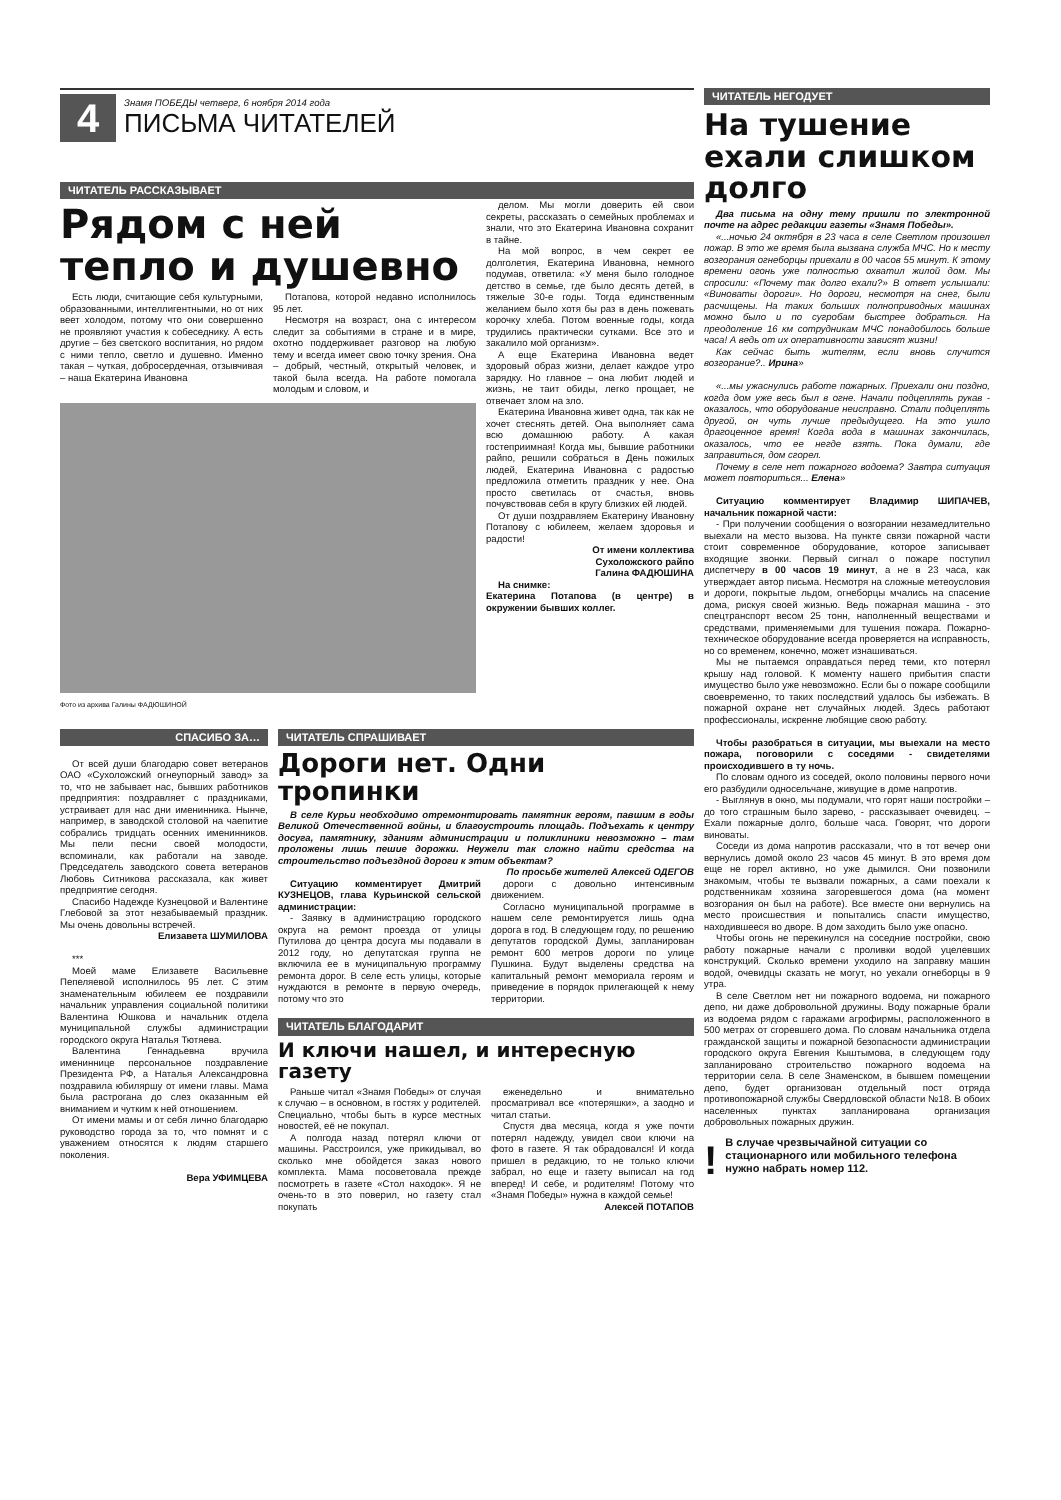4
Знамя ПОБЕДЫ четверг, 6 ноября 2014 года
ПИСЬМА ЧИТАТЕЛЕЙ
ЧИТАТЕЛЬ РАССКАЗЫВАЕТ
Рядом с ней тепло и душевно
Есть люди, считающие себя культурными, образованными, интеллигентными, но от них веет холодом, потому что они совершенно не проявляют участия к собеседнику. А есть другие – без светского воспитания, но рядом с ними тепло, светло и душевно. Именно такая – чуткая, добросердечная, отзывчивая – наша Екатерина Ивановна
Потапова, которой недавно исполнилось 95 лет.
Несмотря на возраст, она с интересом следит за событиями в стране и в мире, охотно поддерживает разговор на любую тему и всегда имеет свою точку зрения. Она – добрый, честный, открытый человек, и такой была всегда. На работе помогала молодым и словом, и
Фото из архива Галины ФАДЮШИНОЙ
делом. Мы могли доверить ей свои секреты, рассказать о семейных проблемах и знали, что это Екатерина Ивановна сохранит в тайне.
На мой вопрос, в чем секрет ее долголетия, Екатерина Ивановна, немного подумав, ответила: «У меня было голодное детство в семье, где было десять детей, в тяжелые 30-е годы. Тогда единственным желанием было хотя бы раз в день пожевать корочку хлеба. Потом военные годы, когда трудились практически сутками. Все это и закалило мой организм».
А еще Екатерина Ивановна ведет здоровый образ жизни, делает каждое утро зарядку. Но главное – она любит людей и жизнь, не таит обиды, легко прощает, не отвечает злом на зло.
Екатерина Ивановна живет одна, так как не хочет стеснять детей. Она выполняет сама всю домашнюю работу. А какая гостеприимная! Когда мы, бывшие работники райпо, решили собраться в День пожилых людей, Екатерина Ивановна с радостью предложила отметить праздник у нее. Она просто светилась от счастья, вновь почувствовав себя в кругу близких ей людей.
От души поздравляем Екатерину Ивановну Потапову с юбилеем, желаем здоровья и радости!
От имени коллектива
Сухоложского райпо
Галина ФАДЮШИНА
На снимке:
Екатерина Потапова (в центре) в окружении бывших коллег.
СПАСИБО ЗА…
От всей души благодарю совет ветеранов ОАО «Сухоложский огнеупорный завод» за то, что не забывает нас, бывших работников предприятия: поздравляет с праздниками, устраивает для нас дни именинника. Нынче, например, в заводской столовой на чаепитие собрались тридцать осенних именинников. Мы пели песни своей молодости, вспоминали, как работали на заводе. Председатель заводского совета ветеранов Любовь Ситникова рассказала, как живет предприятие сегодня.
Спасибо Надежде Кузнецовой и Валентине Глебовой за этот незабываемый праздник. Мы очень довольны встречей.
Елизавета ШУМИЛОВА
***
Моей маме Елизавете Васильевне Пепеляевой исполнилось 95 лет. С этим знаменательным юбилеем ее поздравили начальник управления социальной политики Валентина Юшкова и начальник отдела муниципальной службы администрации городского округа Наталья Тютяева.
Валентина Геннадьевна вручила имениннице персональное поздравление Президента РФ, а Наталья Александровна поздравила юбиляршу от имени главы. Мама была растрогана до слез оказанным ей вниманием и чутким к ней отношением.
От имени мамы и от себя лично благодарю руководство города за то, что помнят и с уважением относятся к людям старшего поколения.
Вера УФИМЦЕВА
ЧИТАТЕЛЬ СПРАШИВАЕТ
Дороги нет. Одни тропинки
В селе Курьи необходимо отремонтировать памятник героям, павшим в годы Великой Отечественной войны, и благоустроить площадь. Подъехать к центру досуга, памятнику, зданиям администрации и поликлиники невозможно – там проложены лишь пешие дорожки. Неужели так сложно найти средства на строительство подъездной дороги к этим объектам?
По просьбе жителей Алексей ОДЕГОВ
Ситуацию комментирует Дмитрий КУЗНЕЦОВ, глава Курьинской сельской администрации:
- Заявку в администрацию городского округа на ремонт проезда от улицы Путилова до центра досуга мы подавали в 2012 году, но депутатская группа не включила ее в муниципальную программу ремонта дорог. В селе есть улицы, которые нуждаются в ремонте в первую очередь, потому что это
дороги с довольно интенсивным движением.
Согласно муниципальной программе в нашем селе ремонтируется лишь одна дорога в год. В следующем году, по решению депутатов городской Думы, запланирован ремонт 600 метров дороги по улице Пушкина. Будут выделены средства на капитальный ремонт мемориала героям и приведение в порядок прилегающей к нему территории.
ЧИТАТЕЛЬ БЛАГОДАРИТ
И ключи нашел, и интересную газету
Раньше читал «Знамя Победы» от случая к случаю – в основном, в гостях у родителей. Специально, чтобы быть в курсе местных новостей, её не покупал.
А полгода назад потерял ключи от машины. Расстроился, уже прикидывал, во сколько мне обойдется заказ нового комплекта. Мама посоветовала прежде посмотреть в газете «Стол находок». Я не очень-то в это поверил, но газету стал покупать
еженедельно и внимательно просматривал все «потеряшки», а заодно и читал статьи.
Спустя два месяца, когда я уже почти потерял надежду, увидел свои ключи на фото в газете. Я так обрадовался! И когда пришел в редакцию, то не только ключи забрал, но еще и газету выписал на год вперед! И себе, и родителям! Потому что «Знамя Победы» нужна в каждой семье!
Алексей ПОТАПОВ
ЧИТАТЕЛЬ НЕГОДУЕТ
На тушение ехали слишком долго
Два письма на одну тему пришли по электронной почте на адрес редакции газеты «Знамя Победы».
«...ночью 24 октября в 23 часа в селе Светлом произошел пожар. В это же время была вызвана служба МЧС. Но к месту возгорания огнеборцы приехали в 00 часов 55 минут. К этому времени огонь уже полностью охватил жилой дом. Мы спросили: «Почему так долго ехали?» В ответ услышали: «Виноваты дороги». Но дороги, несмотря на снег, были расчищены. На таких больших полноприводных машинах можно было и по сугробам быстрее добраться. На преодоление 16 км сотрудникам МЧС понадобилось больше часа! А ведь от их оперативности зависят жизни!
Как сейчас быть жителям, если вновь случится возгорание?.. Ирина»
«...мы ужаснулись работе пожарных. Приехали они поздно, когда дом уже весь был в огне. Начали подцеплять рукав - оказалось, что оборудование неисправно. Стали подцеплять другой, он чуть лучше предыдущего. На это ушло драгоценное время! Когда вода в машинах закончилась, оказалось, что ее негде взять. Пока думали, где заправиться, дом сгорел.
Почему в селе нет пожарного водоема? Завтра ситуация может повториться... Елена»
Ситуацию комментирует Владимир ШИПАЧЕВ, начальник пожарной части:
- При получении сообщения о возгорании незамедлительно выехали на место вызова. На пункте связи пожарной части стоит современное оборудование, которое записывает входящие звонки. Первый сигнал о пожаре поступил диспетчеру в 00 часов 19 минут, а не в 23 часа, как утверждает автор письма. Несмотря на сложные метеоусловия и дороги, покрытые льдом, огнеборцы мчались на спасение дома, рискуя своей жизнью. Ведь пожарная машина - это спецтранспорт весом 25 тонн, наполненный веществами и средствами, применяемыми для тушения пожара. Пожарно-техническое оборудование всегда проверяется на исправность, но со временем, конечно, может изнашиваться.
Мы не пытаемся оправдаться перед теми, кто потерял крышу над головой. К моменту нашего прибытия спасти имущество было уже невозможно. Если бы о пожаре сообщили своевременно, то таких последствий удалось бы избежать. В пожарной охране нет случайных людей. Здесь работают профессионалы, искренне любящие свою работу.
Чтобы разобраться в ситуации, мы выехали на место пожара, поговорили с соседями - свидетелями происходившего в ту ночь.
По словам одного из соседей, около половины первого ночи его разбудили односельчане, живущие в доме напротив.
- Выглянув в окно, мы подумали, что горят наши постройки – до того страшным было зарево, - рассказывает очевидец. – Ехали пожарные долго, больше часа. Говорят, что дороги виноваты.
Соседи из дома напротив рассказали, что в тот вечер они вернулись домой около 23 часов 45 минут. В это время дом еще не горел активно, но уже дымился. Они позвонили знакомым, чтобы те вызвали пожарных, а сами поехали к родственникам хозяина загоревшегося дома (на момент возгорания он был на работе). Все вместе они вернулись на место происшествия и попытались спасти имущество, находившееся во дворе. В дом заходить было уже опасно.
Чтобы огонь не перекинулся на соседние постройки, свою работу пожарные начали с проливки водой уцелевших конструкций. Сколько времени уходило на заправку машин водой, очевидцы сказать не могут, но уехали огнеборцы в 9 утра.
В селе Светлом нет ни пожарного водоема, ни пожарного депо, ни даже добровольной дружины. Воду пожарные брали из водоема рядом с гаражами агрофирмы, расположенного в 500 метрах от сгоревшего дома. По словам начальника отдела гражданской защиты и пожарной безопасности администрации городского округа Евгения Кыштымова, в следующем году запланировано строительство пожарного водоема на территории села. В селе Знаменском, в бывшем помещении депо, будет организован отдельный пост отряда противопожарной службы Свердловской области №18. В обоих населенных пунктах запланирована организация добровольных пожарных дружин.
!
В случае чрезвычайной ситуации со стационарного или мобильного телефона нужно набрать номер 112.